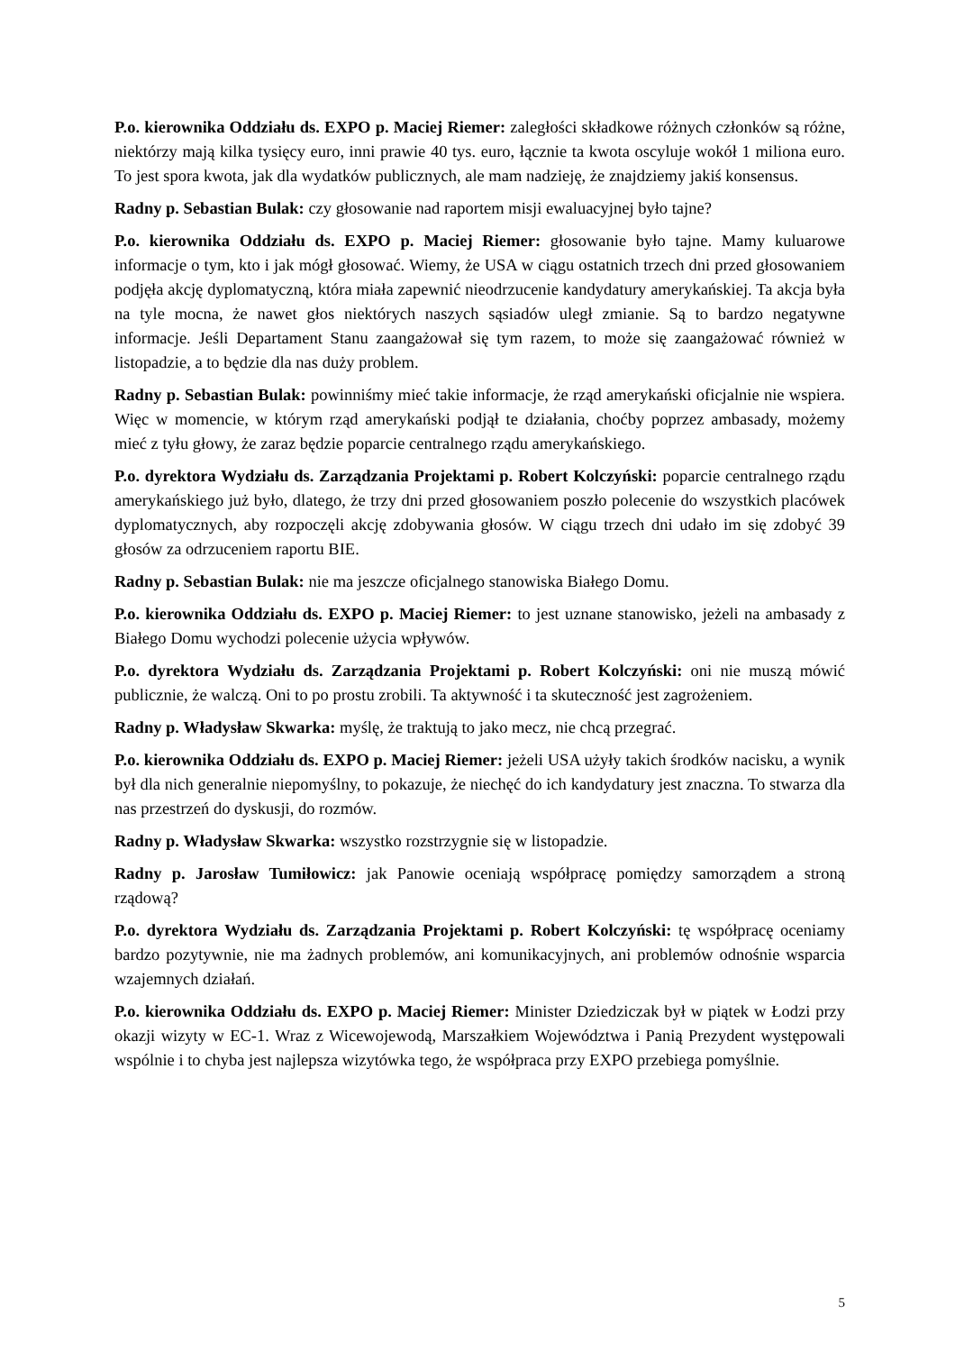P.o. kierownika Oddziału ds. EXPO p. Maciej Riemer: zaległości składkowe różnych członków są różne, niektórzy mają kilka tysięcy euro, inni prawie 40 tys. euro, łącznie ta kwota oscyluje wokół 1 miliona euro. To jest spora kwota, jak dla wydatków publicznych, ale mam nadzieję, że znajdziemy jakiś konsensus.
Radny p. Sebastian Bulak: czy głosowanie nad raportem misji ewaluacyjnej było tajne?
P.o. kierownika Oddziału ds. EXPO p. Maciej Riemer: głosowanie było tajne. Mamy kuluarowe informacje o tym, kto i jak mógł głosować. Wiemy, że USA w ciągu ostatnich trzech dni przed głosowaniem podjęła akcję dyplomatyczną, która miała zapewnić nieodrzucenie kandydatury amerykańskiej. Ta akcja była na tyle mocna, że nawet głos niektórych naszych sąsiadów uległ zmianie. Są to bardzo negatywne informacje. Jeśli Departament Stanu zaangażował się tym razem, to może się zaangażować również w listopadzie, a to będzie dla nas duży problem.
Radny p. Sebastian Bulak: powinniśmy mieć takie informacje, że rząd amerykański oficjalnie nie wspiera. Więc w momencie, w którym rząd amerykański podjął te działania, choćby poprzez ambasady, możemy mieć z tyłu głowy, że zaraz będzie poparcie centralnego rządu amerykańskiego.
P.o. dyrektora Wydziału ds. Zarządzania Projektami p. Robert Kolczyński: poparcie centralnego rządu amerykańskiego już było, dlatego, że trzy dni przed głosowaniem poszło polecenie do wszystkich placówek dyplomatycznych, aby rozpoczęli akcję zdobywania głosów. W ciągu trzech dni udało im się zdobyć 39 głosów za odrzuceniem raportu BIE.
Radny p. Sebastian Bulak: nie ma jeszcze oficjalnego stanowiska Białego Domu.
P.o. kierownika Oddziału ds. EXPO p. Maciej Riemer: to jest uznane stanowisko, jeżeli na ambasady z Białego Domu wychodzi polecenie użycia wpływów.
P.o. dyrektora Wydziału ds. Zarządzania Projektami p. Robert Kolczyński: oni nie muszą mówić publicznie, że walczą. Oni to po prostu zrobili. Ta aktywność i ta skuteczność jest zagrożeniem.
Radny p. Władysław Skwarka: myślę, że traktują to jako mecz, nie chcą przegrać.
P.o. kierownika Oddziału ds. EXPO p. Maciej Riemer: jeżeli USA użyły takich środków nacisku, a wynik był dla nich generalnie niepomyślny, to pokazuje, że niechęć do ich kandydatury jest znaczna. To stwarza dla nas przestrzeń do dyskusji, do rozmów.
Radny p. Władysław Skwarka: wszystko rozstrzygnie się w listopadzie.
Radny p. Jarosław Tumiłowicz: jak Panowie oceniają współpracę pomiędzy samorządem a stroną rządową?
P.o. dyrektora Wydziału ds. Zarządzania Projektami p. Robert Kolczyński: tę współpracę oceniamy bardzo pozytywnie, nie ma żadnych problemów, ani komunikacyjnych, ani problemów odnośnie wsparcia wzajemnych działań.
P.o. kierownika Oddziału ds. EXPO p. Maciej Riemer: Minister Dziedziczak był w piątek w Łodzi przy okazji wizyty w EC-1. Wraz z Wicewojewodą, Marszałkiem Województwa i Panią Prezydent występowali wspólnie i to chyba jest najlepsza wizytówka tego, że współpraca przy EXPO przebiega pomyślnie.
5